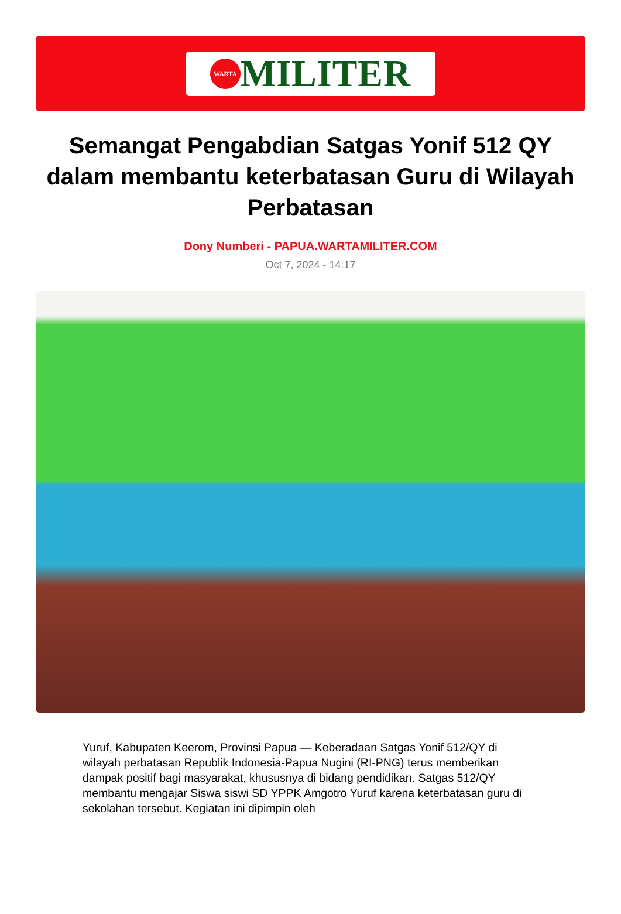WARTA MILITER
Semangat Pengabdian Satgas Yonif 512 QY dalam membantu keterbatasan Guru di Wilayah Perbatasan
Dony Numberi - PAPUA.WARTAMILITER.COM
Oct 7, 2024 - 14:17
Yuruf, Kabupaten Keerom, Provinsi Papua — Keberadaan Satgas Yonif 512/QY di wilayah perbatasan Republik Indonesia-Papua Nugini (RI-PNG) terus memberikan dampak positif bagi masyarakat, khususnya di bidang pendidikan. Satgas 512/QY membantu mengajar Siswa siswi SD YPPK Amgotro Yuruf karena keterbatasan guru di sekolahan tersebut. Kegiatan ini dipimpin oleh